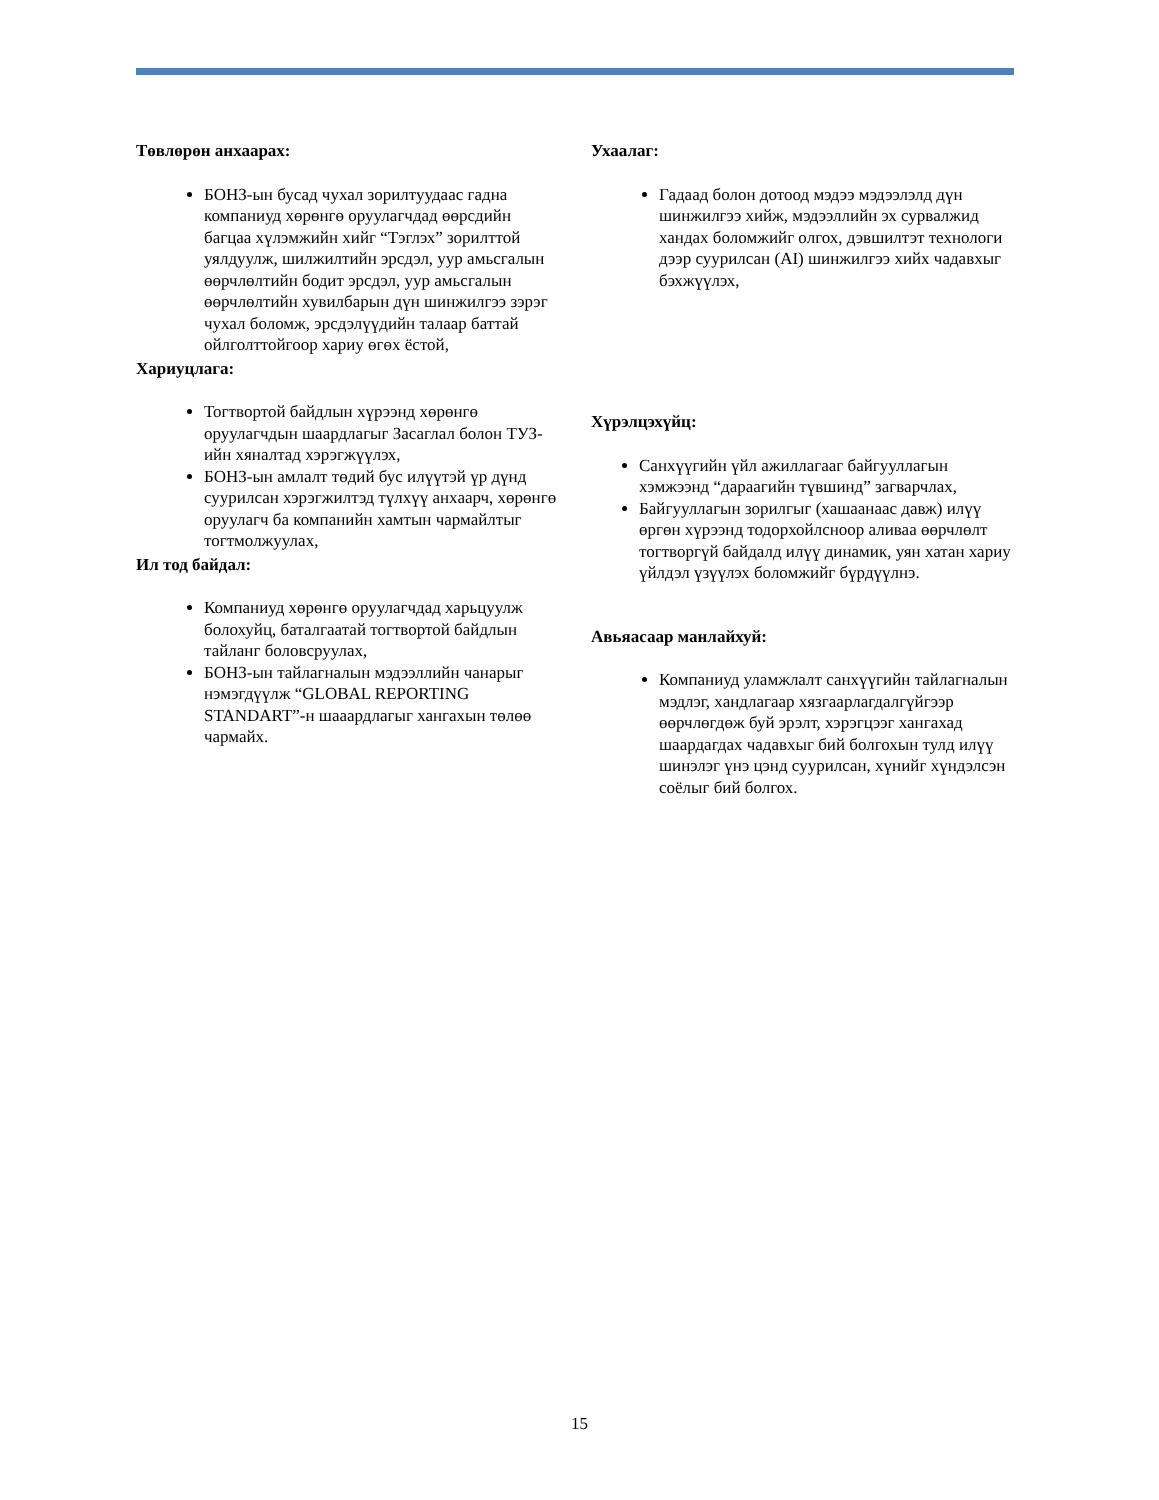Төвлөрөн анхаарах:
БОНЗ-ын бусад чухал зорилтуудаас гадна компаниуд хөрөнгө оруулагчдад өөрсдийн багцаа хүлэмжийн хийг “Тэглэх” зорилттой уялдуулж, шилжилтийн эрсдэл, уур амьсгалын өөрчлөлтийн бодит эрсдэл, уур амьсгалын өөрчлөлтийн хувилбарын дүн шинжилгээ зэрэг чухал боломж, эрсдэлүүдийн талаар баттай ойлголттойгоор хариу өгөх ёстой,
Хариуцлага:
Тогтвортой байдлын хүрээнд хөрөнгө оруулагчдын шаардлагыг Засаглал болон ТУЗ-ийн хяналтад хэрэгжүүлэх,
БОНЗ-ын амлалт төдий бус илүүтэй үр дүнд суурилсан хэрэгжилтэд түлхүү анхаарч, хөрөнгө оруулагч ба компанийн хамтын чармайлтыг тогтмолжуулах,
Ил тод байдал:
Компаниуд хөрөнгө оруулагчдад харьцуулж болохуйц, баталгаатай тогтвортой байдлын тайланг боловсруулах,
БОНЗ-ын тайлагналын мэдээллийн чанарыг нэмэгдүүлж “GLOBAL REPORTING STANDART”-н шааардлагыг хангахын төлөө чармайх.
Ухаалаг:
Гадаад болон дотоод мэдээ мэдээлэлд дүн шинжилгээ хийж, мэдээллийн эх сурвалжид хандах боломжийг олгох, дэвшилтэт технологи дээр суурилсан (AI) шинжилгээ хийх чадавхыг бэхжүүлэх,
Хүрэлцэхүйц:
Санхүүгийн үйл ажиллагааг байгууллагын хэмжээнд “дараагийн түвшинд” загварчлах,
Байгууллагын зорилгыг (хашаанаас давж) илүү өргөн хүрээнд тодорхойлсноор аливаа өөрчлөлт тогтворгүй байдалд илүү динамик, уян хатан хариу үйлдэл үзүүлэх боломжийг бүрдүүлнэ.
Авьяасаар манлайхуй:
Компаниуд уламжлалт санхүүгийн тайлагналын мэдлэг, хандлагаар хязгаарлагдалгүйгээр өөрчлөгдөж буй эрэлт, хэрэгцээг хангахад шаардагдах чадавхыг бий болгохын тулд илүү шинэлэг үнэ цэнд суурилсан, хүнийг хүндэлсэн соёлыг бий болгох.
15